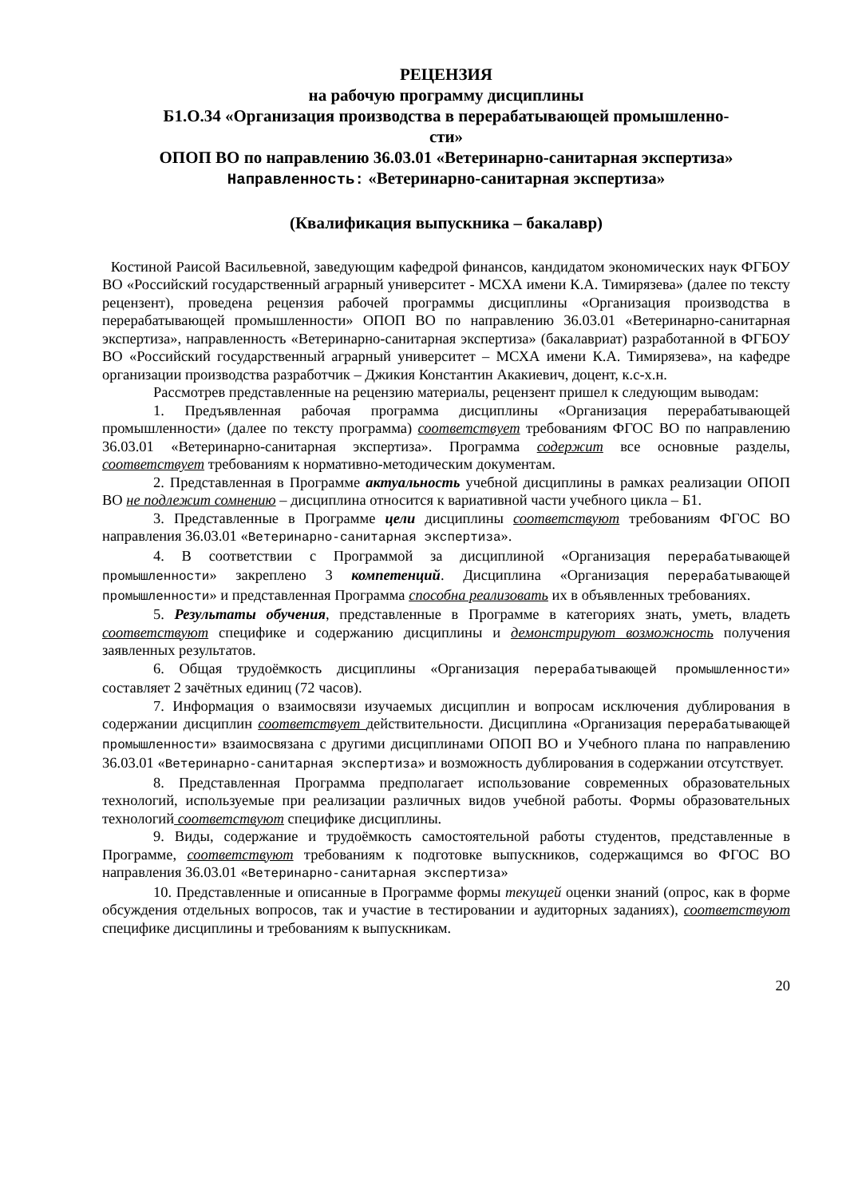РЕЦЕНЗИЯ
на рабочую программу дисциплины
Б1.О.34 «Организация производства в перерабатывающей промышленно-
сти»
ОПОП ВО по направлению 36.03.01 «Ветеринарно-санитарная экспертиза»
Направленность: «Ветеринарно-санитарная экспертиза»
(Квалификация выпускника – бакалавр)
Костиной Раисой Васильевной, заведующим кафедрой финансов, кандидатом экономических наук ФГБОУ ВО «Российский государственный аграрный университет - МСХА имени К.А. Тимирязева» (далее по тексту рецензент), проведена рецензия рабочей программы дисциплины «Организация производства в перерабатывающей промышленности» ОПОП ВО по направлению 36.03.01 «Ветеринарно-санитарная экспертиза», направленность «Ветеринарно-санитарная экспертиза» (бакалавриат) разработанной в ФГБОУ ВО «Российский государственный аграрный университет – МСХА имени К.А. Тимирязева», на кафедре организации производства разработчик – Джикия Константин Акакиевич, доцент, к.с-х.н.
Рассмотрев представленные на рецензию материалы, рецензент пришел к следующим выводам:
1. Предъявленная рабочая программа дисциплины «Организация перерабатывающей промышленности» (далее по тексту программа) соответствует требованиям ФГОС ВО по направлению 36.03.01 «Ветеринарно-санитарная экспертиза». Программа содержит все основные разделы, соответствует требованиям к нормативно-методическим документам.
2. Представленная в Программе актуальность учебной дисциплины в рамках реализации ОПОП ВО не подлежит сомнению – дисциплина относится к вариативной части учебного цикла – Б1.
3. Представленные в Программе цели дисциплины соответствуют требованиям ФГОС ВО направления 36.03.01 «Ветеринарно-санитарная экспертиза».
4. В соответствии с Программой за дисциплиной «Организация перерабатывающей промышленности» закреплено 3 компетенций. Дисциплина «Организация перерабатывающей промышленности» и представленная Программа способна реализовать их в объявленных требованиях.
5. Результаты обучения, представленные в Программе в категориях знать, уметь, владеть соответствуют специфике и содержанию дисциплины и демонстрируют возможность получения заявленных результатов.
6. Общая трудоёмкость дисциплины «Организация перерабатывающей промышленности» составляет 2 зачётных единиц (72 часов).
7. Информация о взаимосвязи изучаемых дисциплин и вопросам исключения дублирования в содержании дисциплин соответствует действительности. Дисциплина «Организация перерабатывающей промышленности» взаимосвязана с другими дисциплинами ОПОП ВО и Учебного плана по направлению 36.03.01 «Ветеринарно-санитарная экспертиза» и возможность дублирования в содержании отсутствует.
8. Представленная Программа предполагает использование современных образовательных технологий, используемые при реализации различных видов учебной работы. Формы образовательных технологий соответствуют специфике дисциплины.
9. Виды, содержание и трудоёмкость самостоятельной работы студентов, представленные в Программе, соответствуют требованиям к подготовке выпускников, содержащимся во ФГОС ВО направления 36.03.01 «Ветеринарно-санитарная экспертиза»
10. Представленные и описанные в Программе формы текущей оценки знаний (опрос, как в форме обсуждения отдельных вопросов, так и участие в тестировании и аудиторных заданиях), соответствуют специфике дисциплины и требованиям к выпускникам.
20